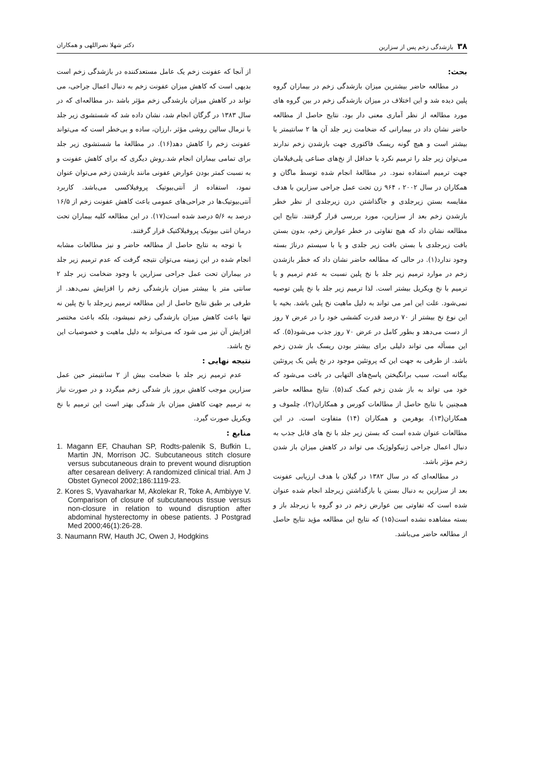۳۸بازشدگی زخم پس از سزارین دکتر شهلا نصراللهی و همکاران
بحث:
در مطالعه حاضر بیشترین میزان بازشدگی زخم در بیماران گروه پلین دیده شد و این اختلاف در میزان بازشدگی زخم در بین گروه های مورد مطالعه از نظر آماری معنی دار بود. نتایج حاصل از مطالعه حاضر نشان داد در بیمارانی که ضخامت زیر جلد آن ها ۲ سانتیمتر یا بیشتر است و هیچ گونه ریسک فاکتوری جهت بازشدن زخم ندارند می‌توان زیر جلد را ترمیم نکرد یا حداقل از نخ‌های صناعی پلی‌فیلامان جهت ترمیم استفاده نمود. در مطالعۀ انجام شده توسط ماگان و همکاران در سال ۲۰۰۲ ، ۹۶۴ زن تحت عمل جراحی سزارین با هدف مقایسه بستن زیرجلدی و جاگذاشتن درن زیرجلدی از نظر خطر بازشدن زخم بعد از سزارین، مورد بررسی قرار گرفتند. نتایج این مطالعه نشان داد که هیچ تفاوتی در خطر عوارض زخم، بدون بستن بافت زیرجلدی با بستن بافت زیر جلدی و یا با سیستم درناژ بسته وجود ندارد(۱). در حالی که مطالعه حاضر نشان داد که خطر بازشدن زخم در موارد ترمیم زیر جلد با نخ پلین نسبت به عدم ترمیم و یا ترمیم با نخ ویکریل بیشتر است. لذا ترمیم زیر جلد با نخ پلین توصیه نمی‌شود. علت این امر می تواند به دلیل ماهیت نخ پلین باشد. بخیه با این نوع نخ بیشتر از ۷۰ درصد قدرت کششی خود را در عرض ۷ روز از دست می‌دهد و بطور کامل در عرض ۷۰ روز جذب می‌شود(۵). که این مسأله می تواند دلیلی برای بیشتر بودن ریسک باز شدن زخم باشد. از طرفی به جهت این که پروتئین موجود در نخ پلین یک پروتئین بیگانه است، سبب برانگیختن پاسخ‌های التهابی در بافت می‌شود که خود می تواند به باز شدن زخم کمک کند(۵). نتایج مطالعه حاضر همچنین با نتایج حاصل از مطالعات کورس و همکاران(۲)، چلموف و همکاران(۱۳)، بوهرمن و همکاران (۱۴) متفاوت است. در این مطالعات عنوان شده است که بستن زیر جلد با نخ های قابل جذب به دنبال اعمال جراحی ژنیکولوژیک می تواند در کاهش میزان باز شدن زخم مؤثر باشد.
در مطالعه‌ای که در سال ۱۳۸۲ در گیلان با هدف ارزیابی عفونت بعد از سزارین به دنبال بستن یا بازگذاشتن زیرجلد انجام شده عنوان شده است که تفاوتی بین عوارض زخم در دو گروه با زیرجلد باز و بسته مشاهده نشده است(۱۵) که نتایج این مطالعه مؤید نتایج حاصل از مطالعه حاضر می‌باشد.
از آنجا که عفونت زخم یک عامل مستعدکننده در بازشدگی زخم است بدیهی است که کاهش میزان عفونت زخم به دنبال اعمال جراحی، می تواند در کاهش میزان بازشدگی زخم مؤثر باشد ،در مطالعه‌ای که در سال ۱۳۸۳ در گرگان انجام شد، نشان داده شد که شستشوی زیر جلد با نرمال سالین روشی مؤثر ،ارزان، ساده و بی‌خطر است که می‌تواند عفونت زخم را کاهش دهد(۱۶). در مطالعۀ ما شستشوی زیر جلد برای تمامی بیماران انجام شد.روش دیگری که برای کاهش عفونت و به نسبت کمتر بودن عوارض عفونی مانند بازشدن زخم می‌توان عنوان نمود، استفاده از آنتی‌بیوتیک پروفیلاکسی می‌باشد. کاربرد آنتی‌بیوتیک‌ها در جراحی‌های عمومی باعث کاهش عفونت زخم از ۱۶/۵ درصد به ۵/۶ درصد شده است(۱۷). در این مطالعه کلیه بیماران تحت درمان انتی بیوتیک پروفیلاکتیک قرار گرفتند.
با توجه به نتایج حاصل از مطالعه حاضر و نیز مطالعات مشابه انجام شده در این زمینه می‌توان نتیجه گرفت که عدم ترمیم زیر جلد در بیماران تحت عمل جراحی سزارین با وجود ضخامت زیر جلد ۲ سانتی متر یا بیشتر میزان بازشدگی زخم را افزایش نمی‌دهد. از طرفی بر طبق نتایج حاصل از این مطالعه ترمیم زیرجلد با نخ پلین نه تنها باعث کاهش میزان بازشدگی زخم نمیشود، بلکه باعث مختصر افزایش آن نیز می شود که می‌تواند به دلیل ماهیت و خصوصیات این نخ باشد.
نتیجه نهایی :
عدم ترمیم زیر جلد با ضخامت بیش از ۲ سانتیمتر حین عمل سزارین موجب کاهش بروز باز شدگی زخم میگردد و در صورت نیاز به ترمیم جهت کاهش میزان باز شدگی بهتر است این ترمیم با نخ ویکریل صورت گیرد.
منابع :
1. Magann EF, Chauhan SP, Rodts-palenik S, Bufkin L, Martin JN, Morrison JC. Subcutaneous stitch closure versus subcutaneous drain to prevent wound disruption after cesarean delivery: A randomized clinical trial. Am J Obstet Gynecol 2002;186:1119-23.
2. Kores S, Vyavaharkar M, Akolekar R, Toke A, Ambiyye V. Comparison of closure of subcutaneous tissue versus non-closure in relation to wound disruption after abdominal hysterectomy in obese patients. J Postgrad Med 2000;46(1):26-28.
3. Naumann RW, Hauth JC, Owen J, Hodgkins